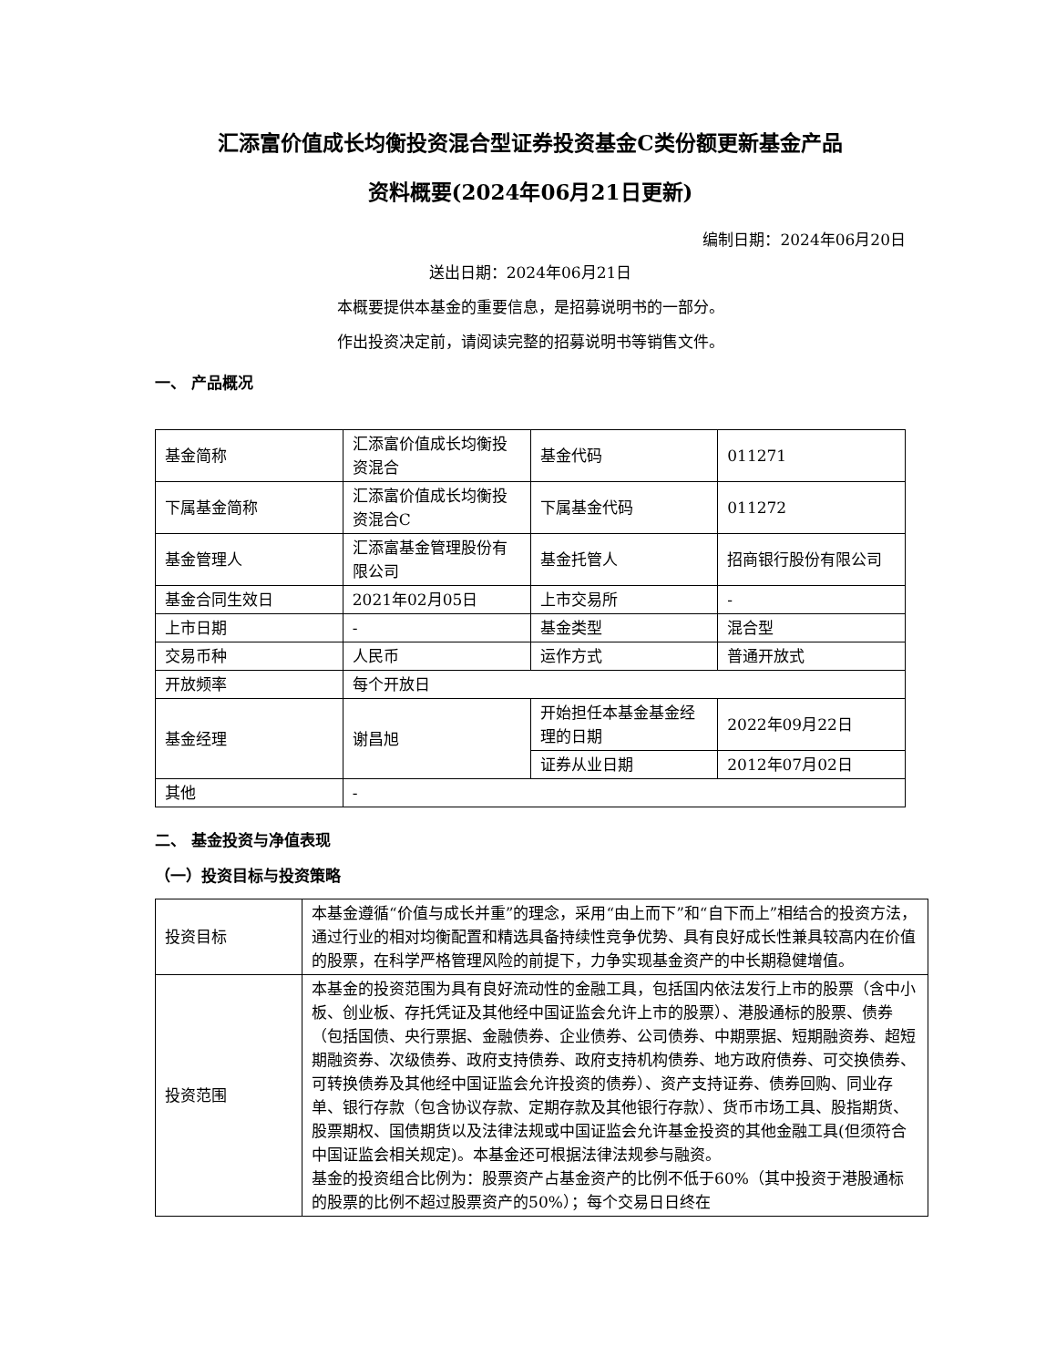汇添富价值成长均衡投资混合型证券投资基金C类份额更新基金产品
资料概要(2024年06月21日更新)
编制日期：2024年06月20日
送出日期：2024年06月21日
本概要提供本基金的重要信息，是招募说明书的一部分。
作出投资决定前，请阅读完整的招募说明书等销售文件。
一、 产品概况
| 基金简称 | 汇添富价值成长均衡投资混合 | 基金代码 | 011271 |
| 下属基金简称 | 汇添富价值成长均衡投资混合C | 下属基金代码 | 011272 |
| 基金管理人 | 汇添富基金管理股份有限公司 | 基金托管人 | 招商银行股份有限公司 |
| 基金合同生效日 | 2021年02月05日 | 上市交易所 | - |
| 上市日期 | - | 基金类型 | 混合型 |
| 交易币种 | 人民币 | 运作方式 | 普通开放式 |
| 开放频率 | 每个开放日 | | |
| 基金经理 | 谢昌旭 | 开始担任本基金基金经理的日期 | 2022年09月22日 |
| | | 证券从业日期 | 2012年07月02日 |
| 其他 | - | | |
二、 基金投资与净值表现
（一）投资目标与投资策略
| 投资目标 | 本基金遵循“价值与成长并重”的理念，采用“由上而下”和“自下而上”相结合的投资方法，通过行业的相对均衡配置和精选具备持续性竞争优势、具有良好成长性兼具较高内在价值的股票，在科学严格管理风险的前提下，力争实现基金资产的中长期稳健增值。 |
| 投资范围 | 本基金的投资范围为具有良好流动性的金融工具，包括国内依法发行上市的股票（含中小板、创业板、存托凭证及其他经中国证监会允许上市的股票）、港股通标的股票、债券（包括国债、央行票据、金融债券、企业债券、公司债券、中期票据、短期融资券、超短期融资券、次级债券、政府支持债券、政府支持机构债券、地方政府债券、可交换债券、可转换债券及其他经中国证监会允许投资的债券）、资产支持证券、债券回购、同业存单、银行存款（包含协议存款、定期存款及其他银行存款）、货币市场工具、股指期货、股票期权、国债期货以及法律法规或中国证监会允许基金投资的其他金融工具(但须符合中国证监会相关规定)。本基金还可根据法律法规参与融资。 基金的投资组合比例为：股票资产占基金资产的比例不低于60%（其中投资于港股通标的股票的比例不超过股票资产的50%）；每个交易日日终在 |